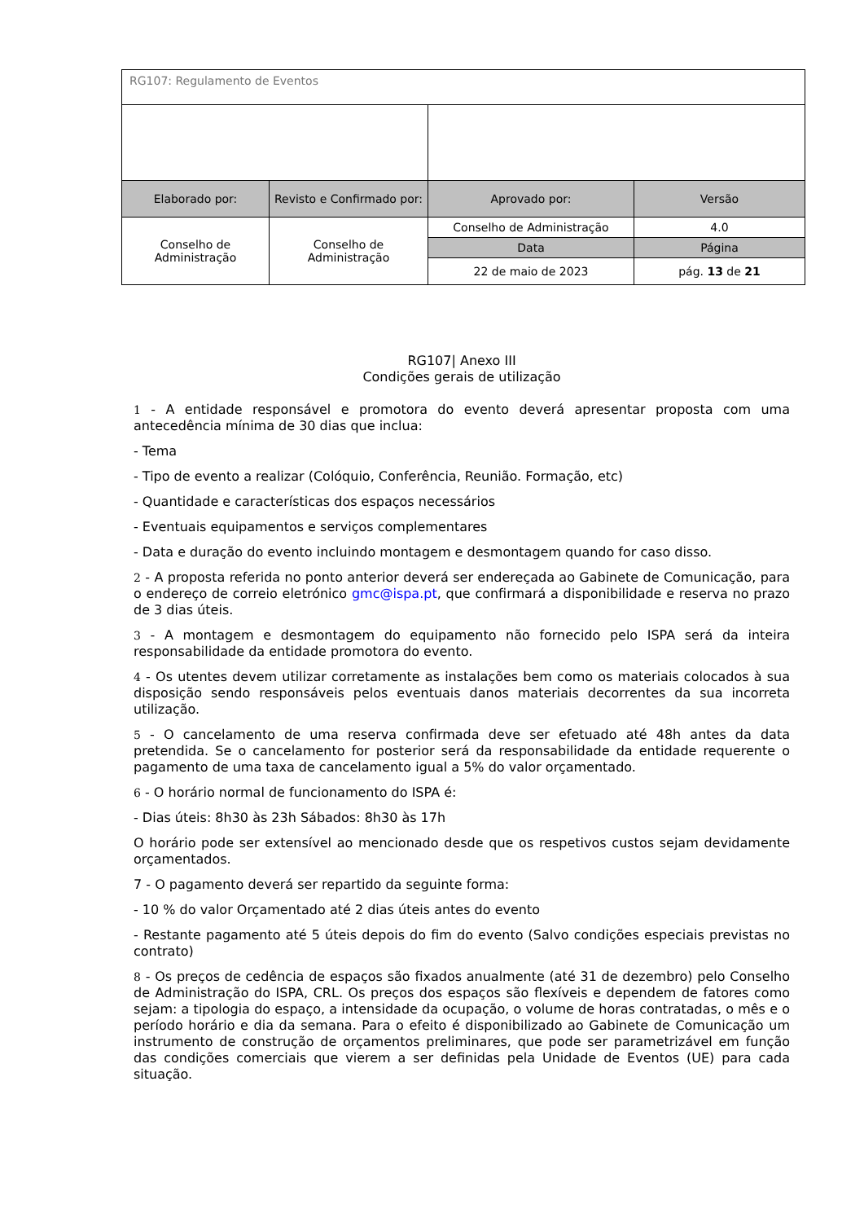| RG107: Regulamento de Eventos | | | |
| Elaborado por: | Revisto e Confirmado por: | Aprovado por: | Versão |
| Conselho de Administração | Conselho de Administração | Conselho de Administração | 4.0 |
| | | Data | Página |
| | | 22 de maio de 2023 | pág. 13 de 21 |
RG107| Anexo III
Condições gerais de utilização
1 - A entidade responsável e promotora do evento deverá apresentar proposta com uma antecedência mínima de 30 dias que inclua:
- Tema
- Tipo de evento a realizar (Colóquio, Conferência, Reunião. Formação, etc)
- Quantidade e características dos espaços necessários
- Eventuais equipamentos e serviços complementares
- Data e duração do evento incluindo montagem e desmontagem quando for caso disso.
2 - A proposta referida no ponto anterior deverá ser endereçada ao Gabinete de Comunicação, para o endereço de correio eletrónico gmc@ispa.pt, que confirmará a disponibilidade e reserva no prazo de 3 dias úteis.
3 - A montagem e desmontagem do equipamento não fornecido pelo ISPA será da inteira responsabilidade da entidade promotora do evento.
4 - Os utentes devem utilizar corretamente as instalações bem como os materiais colocados à sua disposição sendo responsáveis pelos eventuais danos materiais decorrentes da sua incorreta utilização.
5 - O cancelamento de uma reserva confirmada deve ser efetuado até 48h antes da data pretendida. Se o cancelamento for posterior será da responsabilidade da entidade requerente o pagamento de uma taxa de cancelamento igual a 5% do valor orçamentado.
6 - O horário normal de funcionamento do ISPA é:
- Dias úteis: 8h30 às 23h Sábados: 8h30 às 17h
O horário pode ser extensível ao mencionado desde que os respetivos custos sejam devidamente orçamentados.
7 - O pagamento deverá ser repartido da seguinte forma:
- 10 % do valor Orçamentado até 2 dias úteis antes do evento
- Restante pagamento até 5 úteis depois do fim do evento (Salvo condições especiais previstas no contrato)
8 - Os preços de cedência de espaços são fixados anualmente (até 31 de dezembro) pelo Conselho de Administração do ISPA, CRL. Os preços dos espaços são flexíveis e dependem de fatores como sejam: a tipologia do espaço, a intensidade da ocupação, o volume de horas contratadas, o mês e o período horário e dia da semana. Para o efeito é disponibilizado ao Gabinete de Comunicação um instrumento de construção de orçamentos preliminares, que pode ser parametrizável em função das condições comerciais que vierem a ser definidas pela Unidade de Eventos (UE) para cada situação.